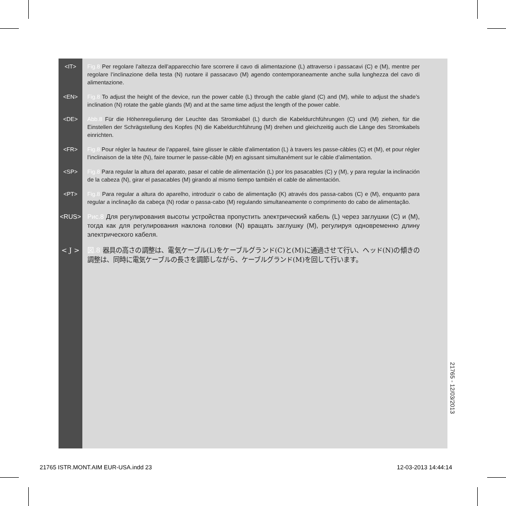<IT> Fig.8 Per regolare l’altezza dell’apparecchio fare scorrere il cavo di alimentazione (L) attraverso i passacavi (C) e (M), mentre per regolare l’inclinazione della testa (N) ruotare il passacavo (M) agendo contemporaneamente anche sulla lunghezza del cavo di alimentazione.
<EN> Fig.8 To adjust the height of the device, run the power cable (L) through the cable gland (C) and (M), while to adjust the shade’s inclination (N) rotate the gable glands (M) and at the same time adjust the length of the power cable.
<DE> Abb.8 Für die Höhenregulierung der Leuchte das Stromkabel (L) durch die Kabeldurchführungen (C) und (M) ziehen, für die Einstellen der Schrägstellung des Kopfes (N) die Kabeldurchführung (M) drehen und gleichzeitig auch die Länge des Stromkabels einrichten.
<FR> Fig.8 Pour régler la hauteur de l’appareil, faire glisser le câble d’alimentation (L) à travers les passe-câbles (C) et (M), et pour régler l’inclinaison de la tête (N), faire tourner le passe-câble (M) en agissant simultanément sur le câble d’alimentation.
<SP> Fig.8 Para regular la altura del aparato, pasar el cable de alimentación (L) por los pasacables (C) y (M), y para regular la inclinación de la cabeza (N), girar el pasacables (M) girando al mismo tiempo también el cable de alimentación.
<PT> Fig.8 Para regular a altura do aparelho, introduzir o cabo de alimentação (K) através dos passa-cabos (C) e (M), enquanto para regular a inclinação da cabeça (N) rodar o passa-cabo (M) regulando simultaneamente o comprimento do cabo de alimentação.
<RUS> Рис.8 Для регулирования высоты устройства пропустить электрический кабель (L) через заглушки (C) и (M), тогда как для регулирования наклона головки (N) вращать заглушку (M), регулируя одновременно длину электрического кабеля.
< J > 図.8 器具の高さの調整は、電気ケーブル(L)をケーブルグランド(C)と(M)に通過させて行い、ヘッド(N)の傾きの調整は、同時に電気ケーブルの長さを調節しながら、ケーブルグランド(M)を回して行います。
21765 - 12/03/2013
21765 ISTR.MONT.AIM EUR-USA.indd 23
12-03-2013 14:44:14